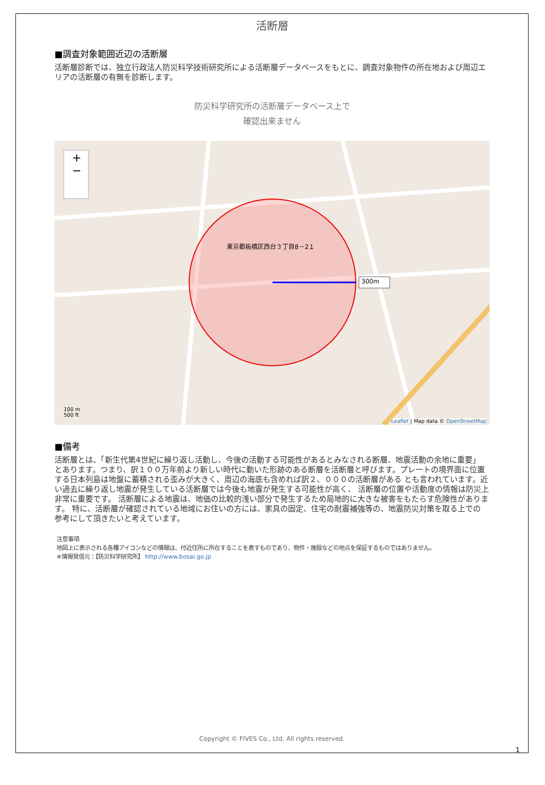活断層
■調査対象範囲近辺の活断層
活断層診断では、独立行政法人防災科学技術研究所による活断層データベースをもとに、調査対象物件の所在地および周辺エリアの活断層の有無を診断します。
防災科学研究所の活断層データベース上で
確認出来ません
+
−
東京都板橋区西台３丁目8－2１
300m
100 m
500 ft
Leaflet | Map data © OpenStreetMap
■備考
活断層とは、「新生代第4世紀に繰り返し活動し、今後の活動する可能性があるとみなされる断層、地震活動の余地に重要」 とあります。つまり、訳１００万年前より新しい時代に動いた形跡のある断層を活断層と呼びます。プレートの境界面に位置する日本列島は地盤に蓄積される歪みが大きく、周辺の海底も含めれば訳２、０００の活断層がある とも言われています。近い過去に繰り返し地震が発生している活断層では今後も地震が発生する可能性が高く、 活断層の位置や活動度の情報は防災上非常に重要です。 活断層による地震は、地価の比較的浅い部分で発生するため局地的に大きな被害をもたらす危険性があります。 特に、活断層が確認されている地域にお住いの方には、家具の固定、住宅の耐震補強等の、地震防災対策を取る上での 参考にして頂きたいと考えています。
注意事項
地図上に表示される各種アイコンなどの情報は、付近住所に所在することを表すものであり、物件・施設などの地点を保証するものではありません。
※情報発信元：【防災科学研究所】 http://www.bosai.go.jp
Copyright © FIVES Co., Ltd. All rights reserved.
1